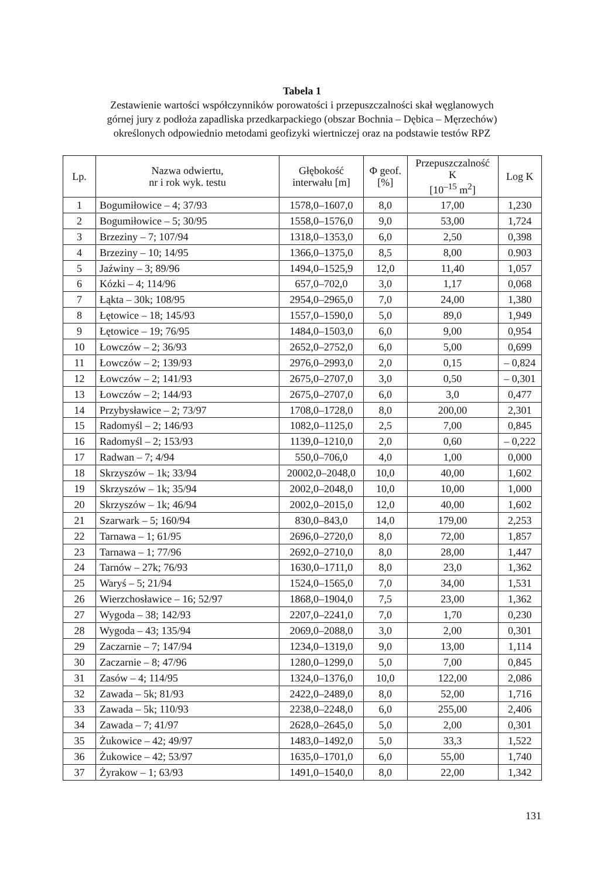Tabela 1
Zestawienie wartości współczynników porowatości i przepuszczalności skał węglanowych
górnej jury z podłoża zapadliska przedkarpackiego (obszar Bochnia – Dębica – Męrzechów)
określonych odpowiednio metodami geofizyki wiertniczej oraz na podstawie testów RPZ
| Lp. | Nazwa odwiertu, nr i rok wyk. testu | Głębokość interwału [m] | Φ geof. [%] | Przepuszczalność K [10<sup>–15</sup> m<sup>2</sup>] | Log K |
| --- | --- | --- | --- | --- | --- |
| 1 | Bogumiłowice – 4; 37/93 | 1578,0–1607,0 | 8,0 | 17,00 | 1,230 |
| 2 | Bogumiłowice – 5; 30/95 | 1558,0–1576,0 | 9,0 | 53,00 | 1,724 |
| 3 | Brzeziny – 7; 107/94 | 1318,0–1353,0 | 6,0 | 2,50 | 0,398 |
| 4 | Brzeziny – 10; 14/95 | 1366,0–1375,0 | 8,5 | 8,00 | 0.903 |
| 5 | Jaźwiny – 3; 89/96 | 1494,0–1525,9 | 12,0 | 11,40 | 1,057 |
| 6 | Kózki – 4; 114/96 | 657,0–702,0 | 3,0 | 1,17 | 0,068 |
| 7 | Łąkta – 30k; 108/95 | 2954,0–2965,0 | 7,0 | 24,00 | 1,380 |
| 8 | Łętowice – 18; 145/93 | 1557,0–1590,0 | 5,0 | 89,0 | 1,949 |
| 9 | Łętowice – 19; 76/95 | 1484,0–1503,0 | 6,0 | 9,00 | 0,954 |
| 10 | Łowczów – 2; 36/93 | 2652,0–2752,0 | 6,0 | 5,00 | 0,699 |
| 11 | Łowczów – 2; 139/93 | 2976,0–2993,0 | 2,0 | 0,15 | – 0,824 |
| 12 | Łowczów – 2; 141/93 | 2675,0–2707,0 | 3,0 | 0,50 | – 0,301 |
| 13 | Łowczów – 2; 144/93 | 2675,0–2707,0 | 6,0 | 3,0 | 0,477 |
| 14 | Przybysławice – 2; 73/97 | 1708,0–1728,0 | 8,0 | 200,00 | 2,301 |
| 15 | Radomyśl – 2; 146/93 | 1082,0–1125,0 | 2,5 | 7,00 | 0,845 |
| 16 | Radomyśl – 2; 153/93 | 1139,0–1210,0 | 2,0 | 0,60 | – 0,222 |
| 17 | Radwan – 7; 4/94 | 550,0–706,0 | 4,0 | 1,00 | 0,000 |
| 18 | Skrzyszów – 1k; 33/94 | 20002,0–2048,0 | 10,0 | 40,00 | 1,602 |
| 19 | Skrzyszów – 1k; 35/94 | 2002,0–2048,0 | 10,0 | 10,00 | 1,000 |
| 20 | Skrzyszów – 1k; 46/94 | 2002,0–2015,0 | 12,0 | 40,00 | 1,602 |
| 21 | Szarwark – 5; 160/94 | 830,0–843,0 | 14,0 | 179,00 | 2,253 |
| 22 | Tarnawa – 1; 61/95 | 2696,0–2720,0 | 8,0 | 72,00 | 1,857 |
| 23 | Tarnawa – 1; 77/96 | 2692,0–2710,0 | 8,0 | 28,00 | 1,447 |
| 24 | Tarnów – 27k; 76/93 | 1630,0–1711,0 | 8,0 | 23,0 | 1,362 |
| 25 | Waryś – 5; 21/94 | 1524,0–1565,0 | 7,0 | 34,00 | 1,531 |
| 26 | Wierzchosławice – 16; 52/97 | 1868,0–1904,0 | 7,5 | 23,00 | 1,362 |
| 27 | Wygoda – 38; 142/93 | 2207,0–2241,0 | 7,0 | 1,70 | 0,230 |
| 28 | Wygoda – 43; 135/94 | 2069,0–2088,0 | 3,0 | 2,00 | 0,301 |
| 29 | Zaczarnie – 7; 147/94 | 1234,0–1319,0 | 9,0 | 13,00 | 1,114 |
| 30 | Zaczarnie – 8; 47/96 | 1280,0–1299,0 | 5,0 | 7,00 | 0,845 |
| 31 | Zasów – 4; 114/95 | 1324,0–1376,0 | 10,0 | 122,00 | 2,086 |
| 32 | Zawada – 5k; 81/93 | 2422,0–2489,0 | 8,0 | 52,00 | 1,716 |
| 33 | Zawada – 5k; 110/93 | 2238,0–2248,0 | 6,0 | 255,00 | 2,406 |
| 34 | Zawada – 7; 41/97 | 2628,0–2645,0 | 5,0 | 2,00 | 0,301 |
| 35 | Żukowice – 42; 49/97 | 1483,0–1492,0 | 5,0 | 33,3 | 1,522 |
| 36 | Żukowice – 42; 53/97 | 1635,0–1701,0 | 6,0 | 55,00 | 1,740 |
| 37 | Żyrakow – 1; 63/93 | 1491,0–1540,0 | 8,0 | 22,00 | 1,342 |
131